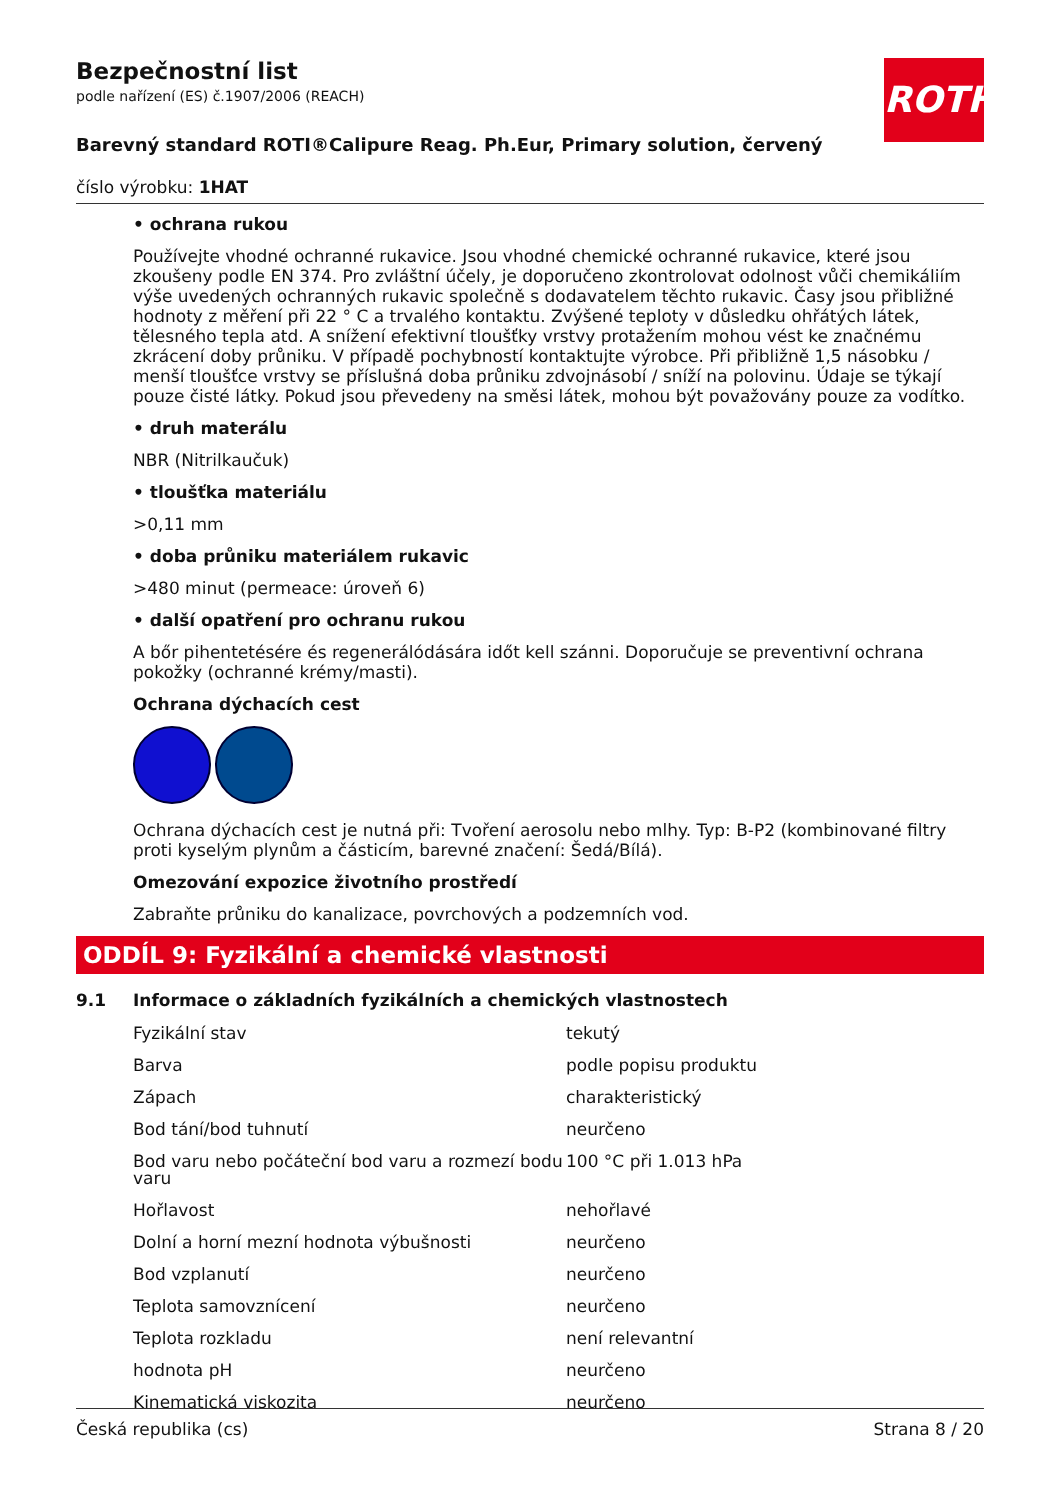Bezpečnostní list
podle nařízení (ES) č.1907/2006 (REACH)
ROTH
Barevný standard ROTI®Calipure Reag. Ph.Eur, Primary solution, červený
číslo výrobku: 1HAT
• ochrana rukou
Používejte vhodné ochranné rukavice. Jsou vhodné chemické ochranné rukavice, které jsou zkoušeny podle EN 374. Pro zvláštní účely, je doporučeno zkontrolovat odolnost vůči chemikáliím výše uvedených ochranných rukavic společně s dodavatelem těchto rukavic. Časy jsou přibližné hodnoty z měření při 22 ° C a trvalého kontaktu. Zvýšené teploty v důsledku ohřátých látek, tělesného tepla atd. A snížení efektivní tloušťky vrstvy protažením mohou vést ke značnému zkrácení doby průniku. V případě pochybností kontaktujte výrobce. Při přibližně 1,5 násobku / menší tloušťce vrstvy se příslušná doba průniku zdvojnásobí / sníží na polovinu. Údaje se týkají pouze čisté látky. Pokud jsou převedeny na směsi látek, mohou být považovány pouze za vodítko.
• druh materálu
NBR (Nitrilkaučuk)
• tloušťka materiálu
>0,11 mm
• doba průniku materiálem rukavic
>480 minut (permeace: úroveň 6)
• další opatření pro ochranu rukou
A bőr pihentetésére és regenerálódására időt kell szánni. Doporučuje se preventivní ochrana pokožky (ochranné krémy/masti).
Ochrana dýchacích cest
Ochrana dýchacích cest je nutná při: Tvoření aerosolu nebo mlhy. Typ: B-P2 (kombinované filtry proti kyselým plynům a částicím, barevné značení: Šedá/Bílá).
Omezování expozice životního prostředí
Zabraňte průniku do kanalizace, povrchových a podzemních vod.
ODDÍL 9: Fyzikální a chemické vlastnosti
9.1 Informace o základních fyzikálních a chemických vlastnostech
| Fyzikální stav | tekutý |
| Barva | podle popisu produktu |
| Zápach | charakteristický |
| Bod tání/bod tuhnutí | neurčeno |
| Bod varu nebo počáteční bod varu a rozmezí bodu varu | 100 °C při 1.013 hPa |
| Hořlavost | nehořlavé |
| Dolní a horní mezní hodnota výbušnosti | neurčeno |
| Bod vzplanutí | neurčeno |
| Teplota samovznícení | neurčeno |
| Teplota rozkladu | není relevantní |
| hodnota pH | neurčeno |
| Kinematická viskozita | neurčeno |
Česká republika (cs) Strana 8 / 20